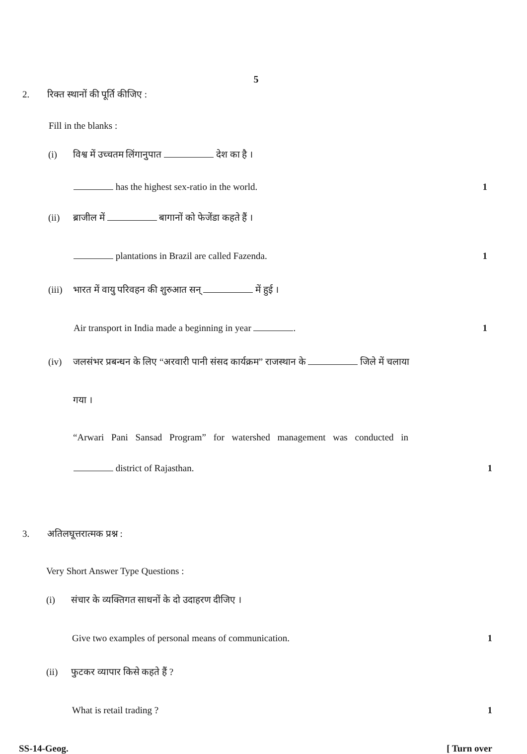5
2. रिक्त स्थानों की पूर्ति कीजिए :
Fill in the blanks :
(i) विश्व में उच्चतम लिंगानुपात देश का है ।
has the highest sex-ratio in the world. 1
(ii) ब्राजील में बागानों को फेजेंडा कहते हैं ।
plantations in Brazil are called Fazenda. 1
(iii) भारत में वायु परिवहन की शुरुआत सन् में हुई ।
Air transport in India made a beginning in year . 1
(iv) जलसंभर प्रबन्धन के लिए “अरवारी पानी संसद कार्यक्रम” राजस्थान के जिले में चलाया
गया ।
“Arwari Pani Sansad Program” for watershed management was conducted in
district of Rajasthan. 1
3. अतिलघूत्तरात्मक प्रश्न :
Very Short Answer Type Questions :
(i) संचार के व्यक्तिगत साधनों के दो उदाहरण दीजिए ।
Give two examples of personal means of communication. 1
(ii) फुटकर व्यापार किसे कहते हैं ?
What is retail trading ? 1
SS-14-Geog. [ Turn over